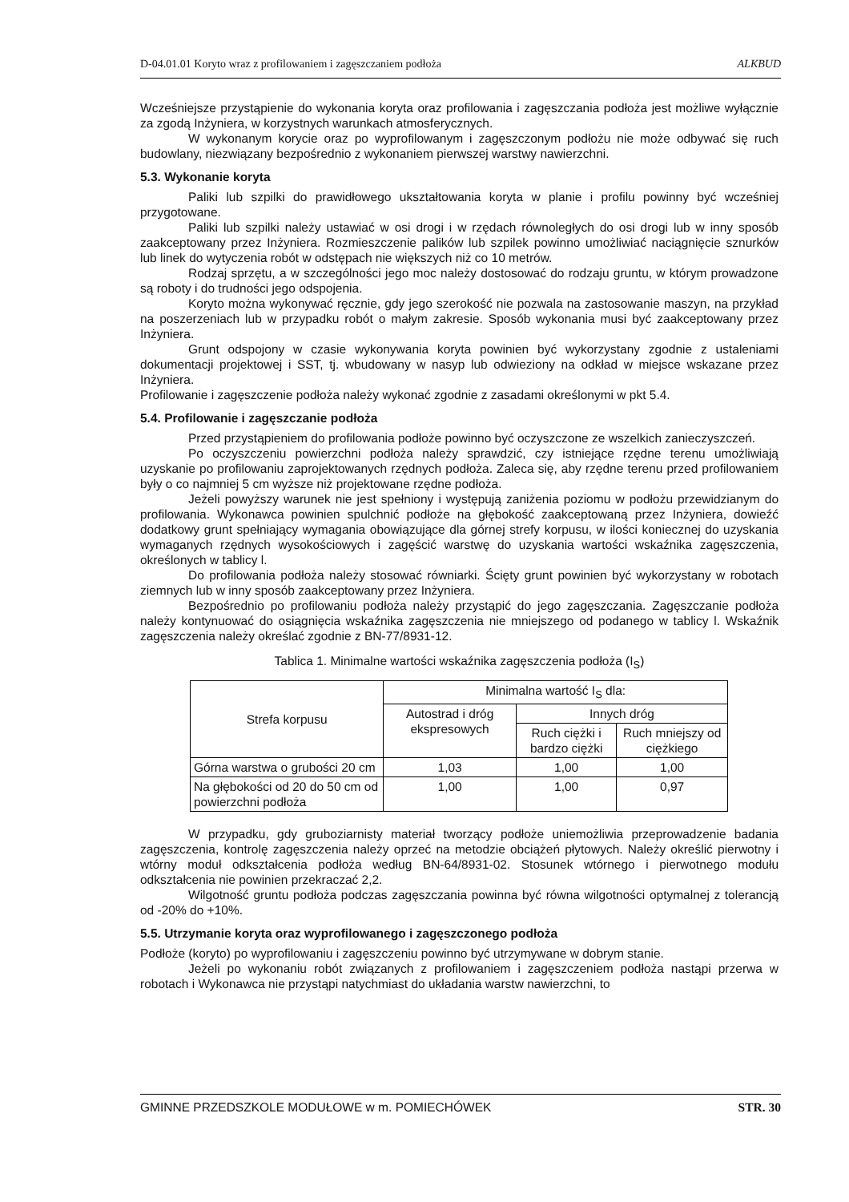D-04.01.01 Koryto wraz z profilowaniem i zagęszczaniem podłoża ALKBUD
Wcześniejsze przystąpienie do wykonania koryta oraz profilowania i zagęszczania podłoża jest możliwe wyłącznie za zgodą Inżyniera, w korzystnych warunkach atmosferycznych.
W wykonanym korycie oraz po wyprofilowanym i zagęszczonym podłożu nie może odbywać się ruch budowlany, niezwiązany bezpośrednio z wykonaniem pierwszej warstwy nawierzchni.
5.3. Wykonanie koryta
Paliki lub szpilki do prawidłowego ukształtowania koryta w planie i profilu powinny być wcześniej przygotowane.
Paliki lub szpilki należy ustawiać w osi drogi i w rzędach równoległych do osi drogi lub w inny sposób zaakceptowany przez Inżyniera. Rozmieszczenie palików lub szpilek powinno umożliwiać naciągnięcie sznurków lub linek do wytyczenia robót w odstępach nie większych niż co 10 metrów.
Rodzaj sprzętu, a w szczególności jego moc należy dostosować do rodzaju gruntu, w którym prowadzone są roboty i do trudności jego odspojenia.
Koryto można wykonywać ręcznie, gdy jego szerokość nie pozwala na zastosowanie maszyn, na przykład na poszerzeniach lub w przypadku robót o małym zakresie. Sposób wykonania musi być zaakceptowany przez Inżyniera.
Grunt odspojony w czasie wykonywania koryta powinien być wykorzystany zgodnie z ustaleniami dokumentacji projektowej i SST, tj. wbudowany w nasyp lub odwieziony na odkład w miejsce wskazane przez Inżyniera.
Profilowanie i zagęszczenie podłoża należy wykonać zgodnie z zasadami określonymi w pkt 5.4.
5.4. Profilowanie i zagęszczanie podłoża
Przed przystąpieniem do profilowania podłoże powinno być oczyszczone ze wszelkich zanieczyszczeń.
Po oczyszczeniu powierzchni podłoża należy sprawdzić, czy istniejące rzędne terenu umożliwiają uzyskanie po profilowaniu zaprojektowanych rzędnych podłoża. Zaleca się, aby rzędne terenu przed profilowaniem były o co najmniej 5 cm wyższe niż projektowane rzędne podłoża.
Jeżeli powyższy warunek nie jest spełniony i występują zaniżenia poziomu w podłożu przewidzianym do profilowania. Wykonawca powinien spulchnić podłoże na głębokość zaakceptowaną przez Inżyniera, dowieźć dodatkowy grunt spełniający wymagania obowiązujące dla górnej strefy korpusu, w ilości koniecznej do uzyskania wymaganych rzędnych wysokościowych i zagęścić warstwę do uzyskania wartości wskaźnika zagęszczenia, określonych w tablicy l.
Do profilowania podłoża należy stosować równiarki. Ścięty grunt powinien być wykorzystany w robotach ziemnych lub w inny sposób zaakceptowany przez Inżyniera.
Bezpośrednio po profilowaniu podłoża należy przystąpić do jego zagęszczania. Zagęszczanie podłoża należy kontynuować do osiągnięcia wskaźnika zagęszczenia nie mniejszego od podanego w tablicy l. Wskaźnik zagęszczenia należy określać zgodnie z BN-77/8931-12.
Tablica 1. Minimalne wartości wskaźnika zagęszczenia podłoża (I<sub>S</sub>)
| Strefa korpusu | Minimalna wartość I<sub>S</sub> dla: | | |
| --- | --- | --- | --- |
| | Autostrad i dróg ekspresowych | Innych dróg | |
| | | Ruch ciężki i bardzo ciężki | Ruch mniejszy od ciężkiego |
| Górna warstwa o grubości 20 cm | 1,03 | 1,00 | 1,00 |
| Na głębokości od 20 do 50 cm od powierzchni podłoża | 1,00 | 1,00 | 0,97 |
W przypadku, gdy gruboziarnisty materiał tworzący podłoże uniemożliwia przeprowadzenie badania zagęszczenia, kontrolę zagęszczenia należy oprzeć na metodzie obciążeń płytowych. Należy określić pierwotny i wtórny moduł odkształcenia podłoża według BN-64/8931-02. Stosunek wtórnego i pierwotnego modułu odkształcenia nie powinien przekraczać 2,2.
Wilgotność gruntu podłoża podczas zagęszczania powinna być równa wilgotności optymalnej z tolerancją od -20% do +10%.
5.5. Utrzymanie koryta oraz wyprofilowanego i zagęszczonego podłoża
Podłoże (koryto) po wyprofilowaniu i zagęszczeniu powinno być utrzymywane w dobrym stanie.
Jeżeli po wykonaniu robót związanych z profilowaniem i zagęszczeniem podłoża nastąpi przerwa w robotach i Wykonawca nie przystąpi natychmiast do układania warstw nawierzchni, to
GMINNE PRZEDSZKOLE MODUŁOWE w m. POMIECHÓWEK STR. 30